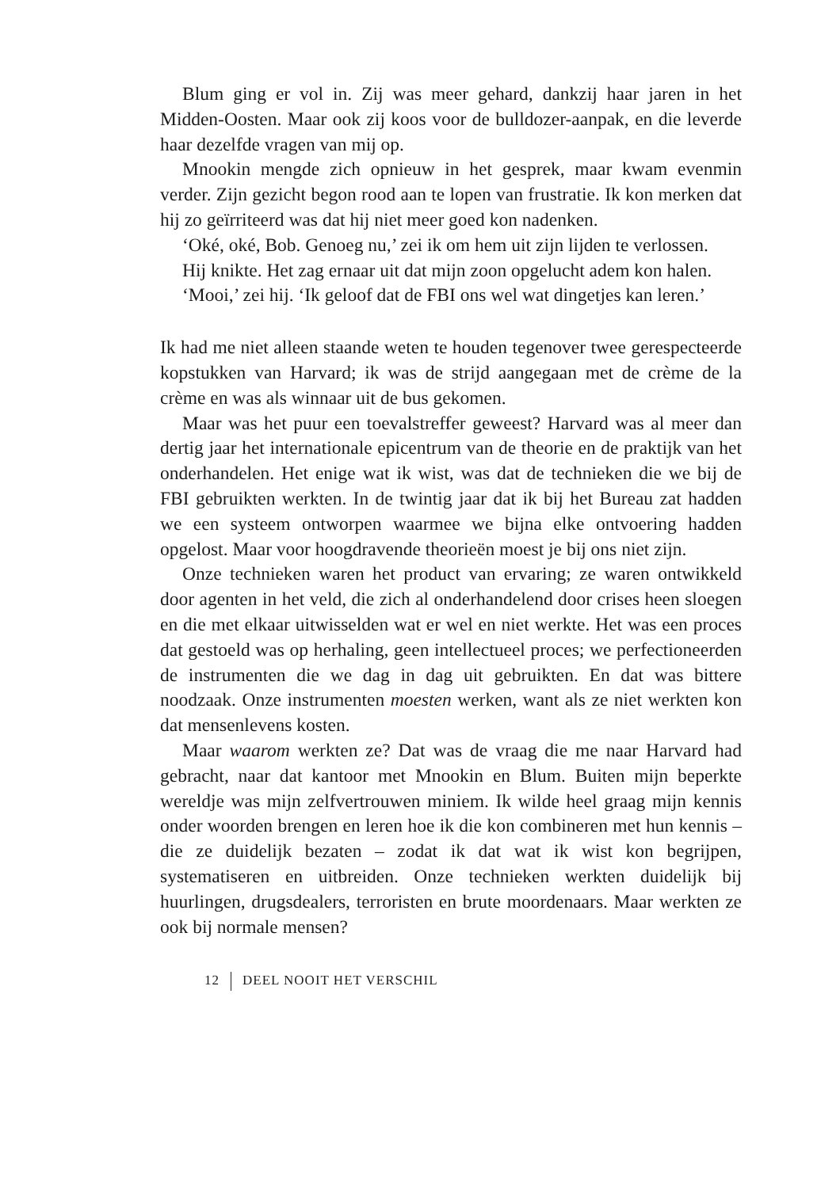Blum ging er vol in. Zij was meer gehard, dankzij haar jaren in het Midden-Oosten. Maar ook zij koos voor de bulldozer-aanpak, en die leverde haar dezelfde vragen van mij op.
Mnookin mengde zich opnieuw in het gesprek, maar kwam evenmin verder. Zijn gezicht begon rood aan te lopen van frustratie. Ik kon merken dat hij zo geïrriteerd was dat hij niet meer goed kon nadenken.
‘Oké, oké, Bob. Genoeg nu,’ zei ik om hem uit zijn lijden te verlossen.
Hij knikte. Het zag ernaar uit dat mijn zoon opgelucht adem kon halen.
‘Mooi,’ zei hij. ‘Ik geloof dat de FBI ons wel wat dingetjes kan leren.’
Ik had me niet alleen staande weten te houden tegenover twee gerespecteerde kopstukken van Harvard; ik was de strijd aangegaan met de crème de la crème en was als winnaar uit de bus gekomen.
Maar was het puur een toevalstreffer geweest? Harvard was al meer dan dertig jaar het internationale epicentrum van de theorie en de praktijk van het onderhandelen. Het enige wat ik wist, was dat de technieken die we bij de FBI gebruikten werkten. In de twintig jaar dat ik bij het Bureau zat hadden we een systeem ontworpen waarmee we bijna elke ontvoering hadden opgelost. Maar voor hoogdravende theorieën moest je bij ons niet zijn.
Onze technieken waren het product van ervaring; ze waren ontwikkeld door agenten in het veld, die zich al onderhandelend door crises heen sloegen en die met elkaar uitwisselden wat er wel en niet werkte. Het was een proces dat gestoeld was op herhaling, geen intellectueel proces; we perfectioneerden de instrumenten die we dag in dag uit gebruikten. En dat was bittere noodzaak. Onze instrumenten moesten werken, want als ze niet werkten kon dat mensenlevens kosten.
Maar waarom werkten ze? Dat was de vraag die me naar Harvard had gebracht, naar dat kantoor met Mnookin en Blum. Buiten mijn beperkte wereldje was mijn zelfvertrouwen miniem. Ik wilde heel graag mijn kennis onder woorden brengen en leren hoe ik die kon combineren met hun kennis – die ze duidelijk bezaten – zodat ik dat wat ik wist kon begrijpen, systematiseren en uitbreiden. Onze technieken werkten duidelijk bij huurlingen, drugsdealers, terroristen en brute moordenaars. Maar werkten ze ook bij normale mensen?
12 DEEL NOOIT HET VERSCHIL